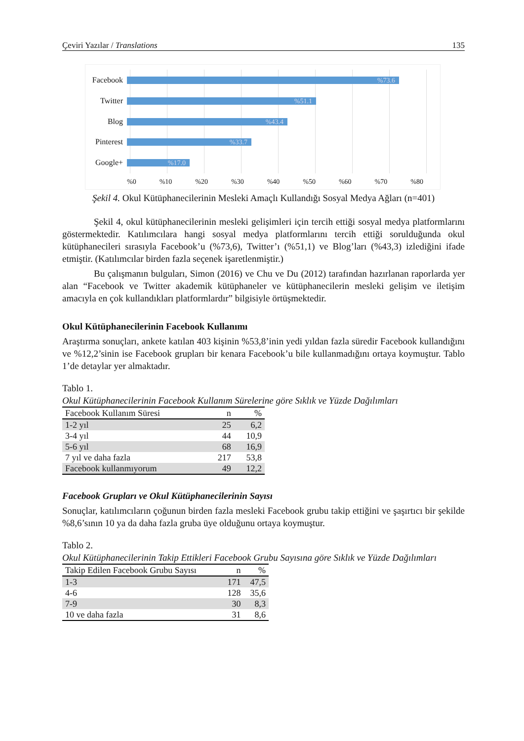Çeviri Yazılar / Translations 135
Facebook
%73.6
Twitter
%51.1
Blog
%43.4
Pinterest
%33.7
Google+
%17.0
%0 %10 %20 %30 %40 %50 %60 %70 %80
Şekil 4. Okul Kütüphanecilerinin Mesleki Amaçlı Kullandığı Sosyal Medya Ağları (n=401)
Şekil 4, okul kütüphanecilerinin mesleki gelişimleri için tercih ettiği sosyal medya platformlarını göstermektedir. Katılımcılara hangi sosyal medya platformlarını tercih ettiği sorulduğunda okul kütüphanecileri sırasıyla Facebook’u (%73,6), Twitter’ı (%51,1) ve Blog’ları (%43,3) izlediğini ifade etmiştir. (Katılımcılar birden fazla seçenek işaretlenmiştir.)
Bu çalışmanın bulguları, Simon (2016) ve Chu ve Du (2012) tarafından hazırlanan raporlarda yer alan “Facebook ve Twitter akademik kütüphaneler ve kütüphanecilerin mesleki gelişim ve iletişim amacıyla en çok kullandıkları platformlardır” bilgisiyle örtüşmektedir.
Okul Kütüphanecilerinin Facebook Kullanımı
Araştırma sonuçları, ankete katılan 403 kişinin %53,8’inin yedi yıldan fazla süredir Facebook kullandığını ve %12,2’sinin ise Facebook grupları bir kenara Facebook’u bile kullanmadığını ortaya koymuştur. Tablo 1’de detaylar yer almaktadır.
Tablo 1.
Okul Kütüphanecilerinin Facebook Kullanım Sürelerine göre Sıklık ve Yüzde Dağılımları
| Facebook Kullanım Süresi | n | % |
| --- | --- | --- |
| 1-2 yıl | 25 | 6,2 |
| 3-4 yıl | 44 | 10,9 |
| 5-6 yıl | 68 | 16,9 |
| 7 yıl ve daha fazla | 217 | 53,8 |
| Facebook kullanmıyorum | 49 | 12,2 |
Facebook Grupları ve Okul Kütüphanecilerinin Sayısı
Sonuçlar, katılımcıların çoğunun birden fazla mesleki Facebook grubu takip ettiğini ve şaşırtıcı bir şekilde %8,6’sının 10 ya da daha fazla gruba üye olduğunu ortaya koymuştur.
Tablo 2.
Okul Kütüphanecilerinin Takip Ettikleri Facebook Grubu Sayısına göre Sıklık ve Yüzde Dağılımları
| Takip Edilen Facebook Grubu Sayısı | n | % |
| --- | --- | --- |
| 1-3 | 171 | 47,5 |
| 4-6 | 128 | 35,6 |
| 7-9 | 30 | 8,3 |
| 10 ve daha fazla | 31 | 8,6 |